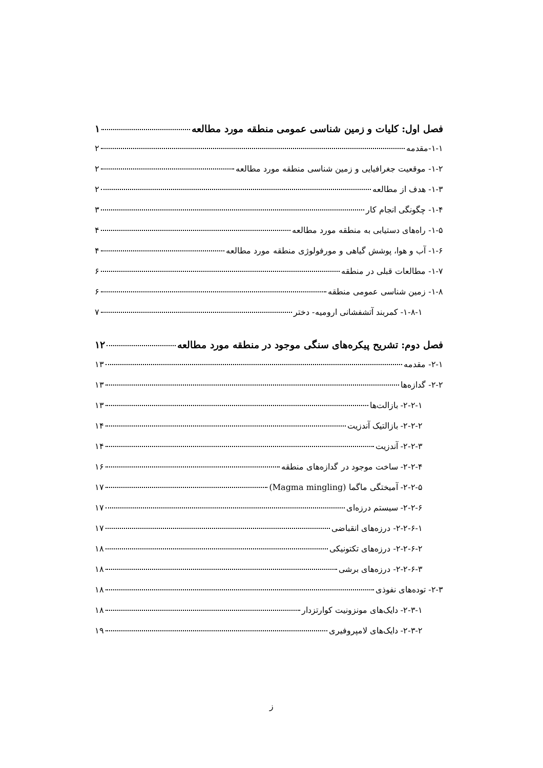فصل اول: کلیات و زمین شناسی عمومی منطقه مورد مطالعه ۱
۱-۱-مقدمه ۲
۱-۲- موقعیت جغرافیایی و زمین شناسی منطقه مورد مطالعه ۲
۱-۳- هدف از مطالعه ۲
۱-۴- چگونگی انجام کار ۳
۱-۵- راه‌های دستیابی به منطقه مورد مطالعه ۴
۱-۶- آب و هوا، پوشش گیاهی و مورفولوژی منطقه مورد مطالعه ۴
۱-۷- مطالعات قبلی در منطقه ۶
۱-۸- زمین شناسی عمومی منطقه ۶
۱-۸-۱- کمربند آتشفشانی ارومیه- دختر ۷
فصل دوم: تشریح پیکره‌های سنگی موجود در منطقه مورد مطالعه ۱۲
۲-۱- مقدمه ۱۳
۲-۲- گدازه‌ها ۱۳
۲-۲-۱- بازالت‌ها ۱۳
۲-۲-۲- بازالتیک آندزیت ۱۴
۲-۲-۳- آندزیت ۱۴
۲-۲-۴- ساخت موجود در گدازه‌های منطقه ۱۶
۲-۲-۵- آمیختگی ماگما (Magma mingling) ۱۷
۲-۲-۶- سیستم درزه‌ای ۱۷
۲-۲-۶-۱- درزه‌های انقباضی ۱۷
۲-۲-۶-۲- درزه‌های تکتونیکی ۱۸
۲-۲-۶-۳- درزه‌های برشی ۱۸
۲-۳- توده‌های نفوذی ۱۸
۲-۳-۱- دایک‌های مونزونیت کوارتزدار ۱۸
۲-۳-۲- دایک‌های لامپروفیری ۱۹
ز